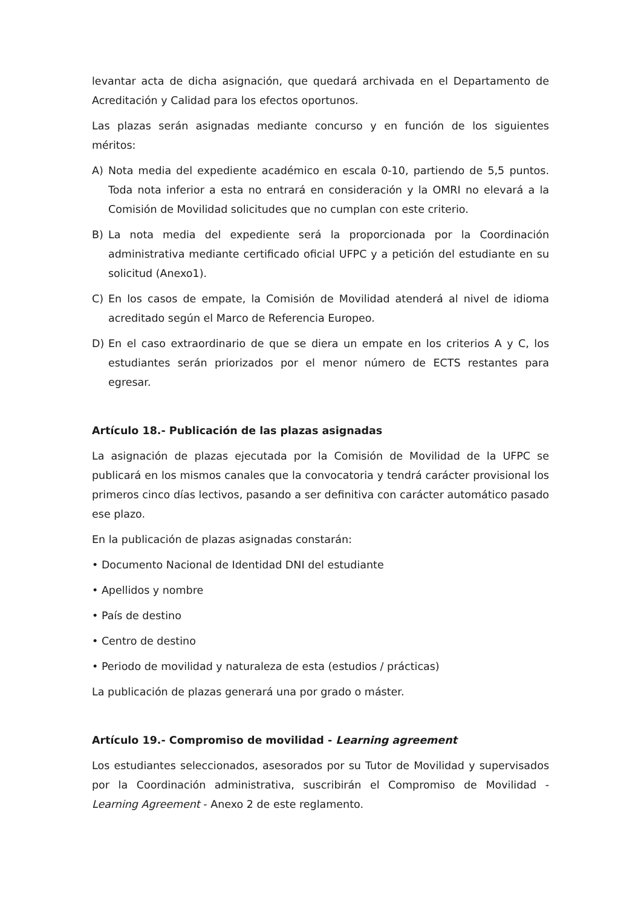levantar acta de dicha asignación, que quedará archivada en el Departamento de Acreditación y Calidad para los efectos oportunos.
Las plazas serán asignadas mediante concurso y en función de los siguientes méritos:
A) Nota media del expediente académico en escala 0-10, partiendo de 5,5 puntos. Toda nota inferior a esta no entrará en consideración y la OMRI no elevará a la Comisión de Movilidad solicitudes que no cumplan con este criterio.
B) La nota media del expediente será la proporcionada por la Coordinación administrativa mediante certificado oficial UFPC y a petición del estudiante en su solicitud (Anexo1).
C) En los casos de empate, la Comisión de Movilidad atenderá al nivel de idioma acreditado según el Marco de Referencia Europeo.
D) En el caso extraordinario de que se diera un empate en los criterios A y C, los estudiantes serán priorizados por el menor número de ECTS restantes para egresar.
Artículo 18.- Publicación de las plazas asignadas
La asignación de plazas ejecutada por la Comisión de Movilidad de la UFPC se publicará en los mismos canales que la convocatoria y tendrá carácter provisional los primeros cinco días lectivos, pasando a ser definitiva con carácter automático pasado ese plazo.
En la publicación de plazas asignadas constarán:
• Documento Nacional de Identidad DNI del estudiante
• Apellidos y nombre
• País de destino
• Centro de destino
• Periodo de movilidad y naturaleza de esta (estudios / prácticas)
La publicación de plazas generará una por grado o máster.
Artículo 19.- Compromiso de movilidad - Learning agreement
Los estudiantes seleccionados, asesorados por su Tutor de Movilidad y supervisados por la Coordinación administrativa, suscribirán el Compromiso de Movilidad - Learning Agreement - Anexo 2 de este reglamento.